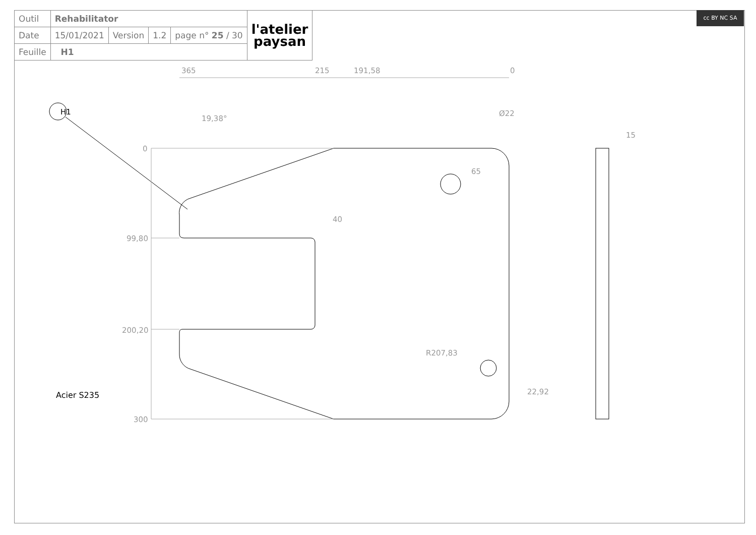| Outil | Rehabilitator | | | | l'atelier paysan |
| Date | 15/01/2021 | Version | 1.2 | page n° 25 / 30 | |
| Feuille | H1 | | | | |
cc BY NC SA
H1
0
99,80
200,20
300
365
215
191,58
0
19,38°
Ø22
65
40
R207,83
22,92
15
Acier S235